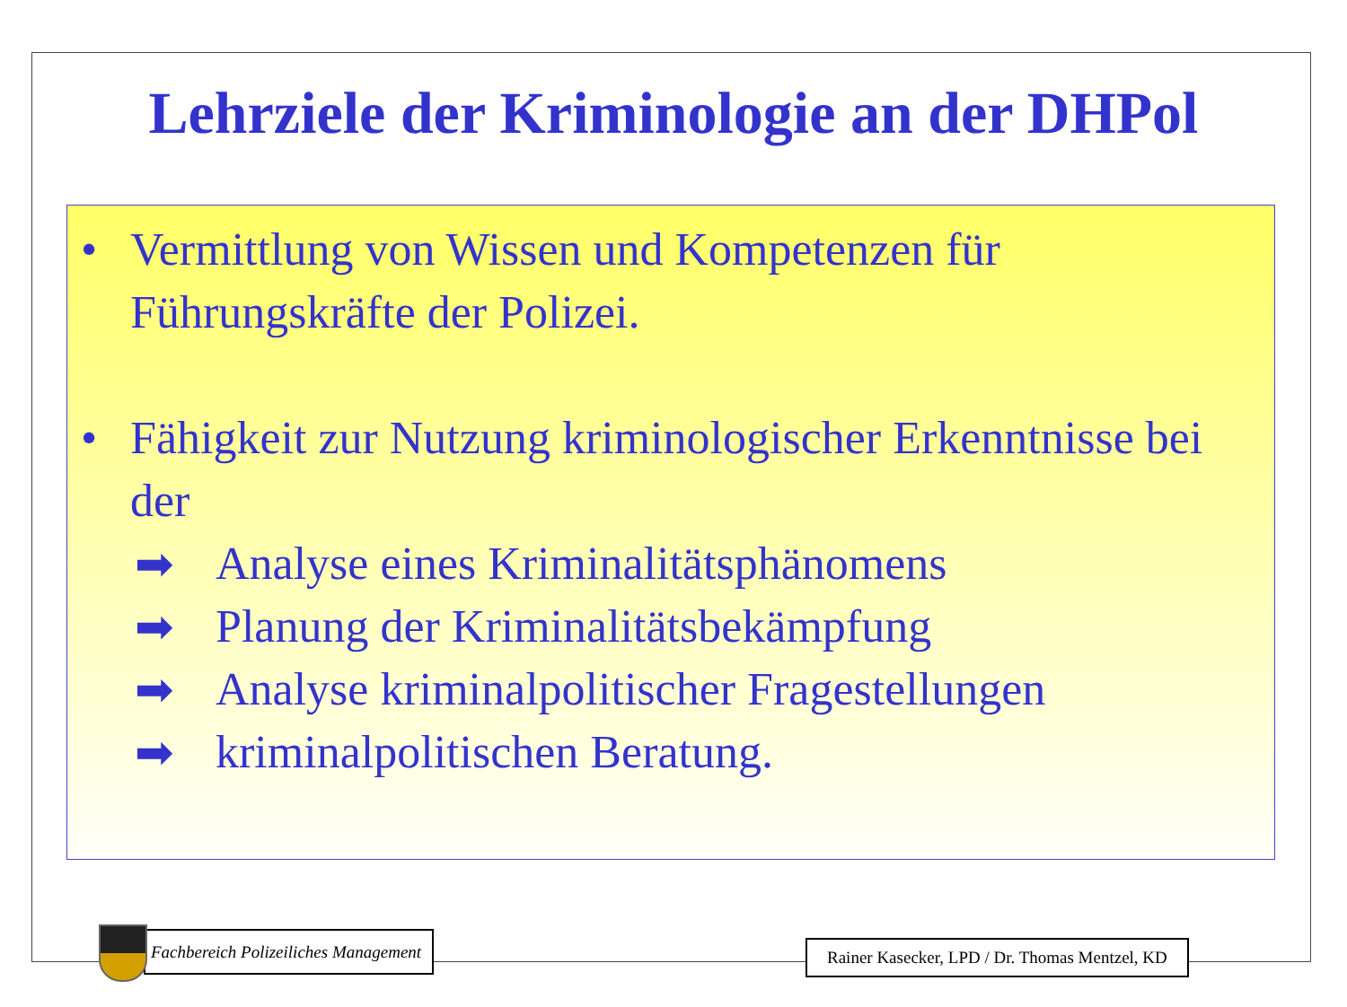Lehrziele der Kriminologie an der DHPol
• Vermittlung von Wissen und Kompetenzen für Führungskräfte der Polizei.
• Fähigkeit zur Nutzung kriminologischer Erkenntnisse bei der
➡ Analyse eines Kriminalitätsphänomens
➡ Planung der Kriminalitätsbekämpfung
➡ Analyse kriminalpolitischer Fragestellungen
➡ kriminalpolitischen Beratung.
Fachbereich Polizeiliches Management
Rainer Kasecker, LPD / Dr. Thomas Mentzel, KD